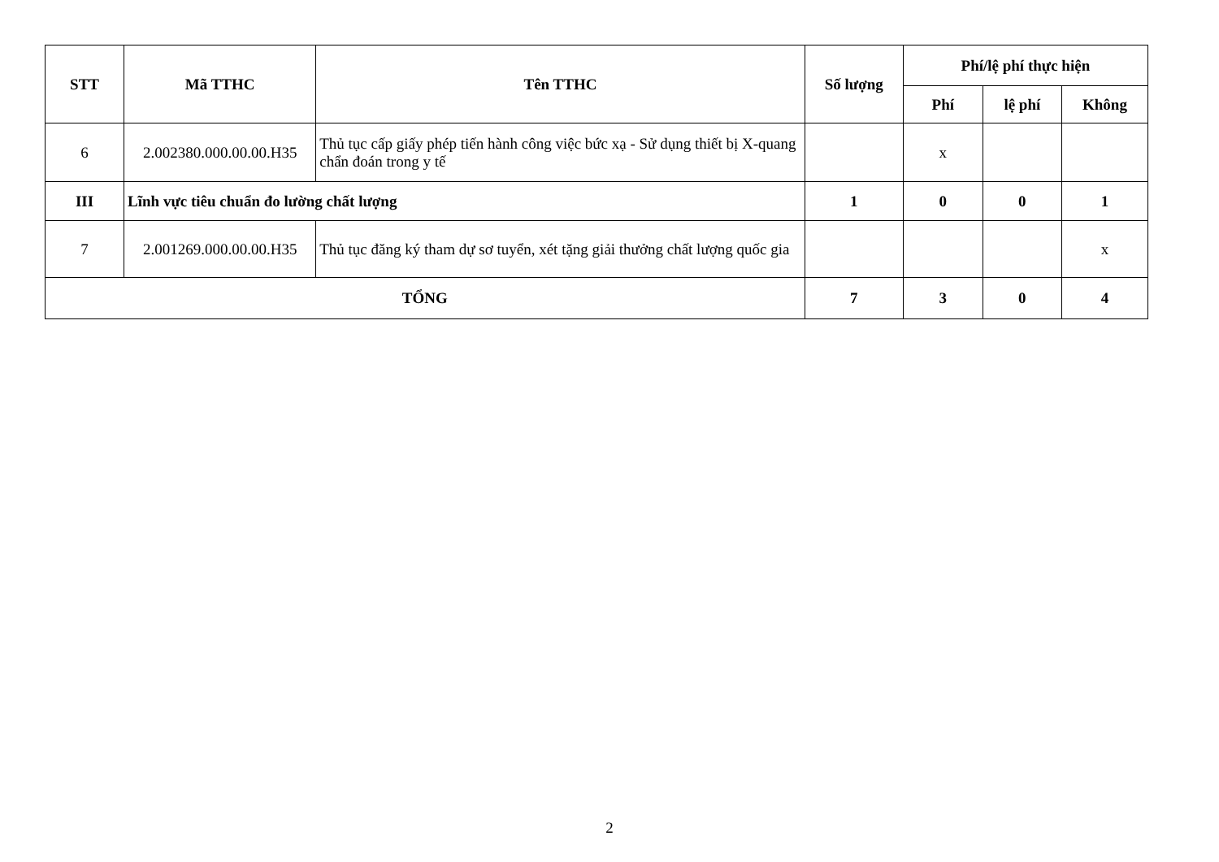| STT | Mã TTHC | Tên TTHC | Số lượng | Phí/lệ phí thực hiện | | |
| --- | --- | --- | --- | --- | --- | --- |
| | | | | Phí | lệ phí | Không |
| 6 | 2.002380.000.00.00.H35 | Thủ tục cấp giấy phép tiến hành công việc bức xạ - Sử dụng thiết bị X-quang chẩn đoán trong y tế | | x | | |
| III | Lĩnh vực tiêu chuẩn đo lường chất lượng | | 1 | 0 | 0 | 1 |
| 7 | 2.001269.000.00.00.H35 | Thủ tục đăng ký tham dự sơ tuyển, xét tặng giải thưởng chất lượng quốc gia | | | | x |
| TỔNG | | | 7 | 3 | 0 | 4 |
2